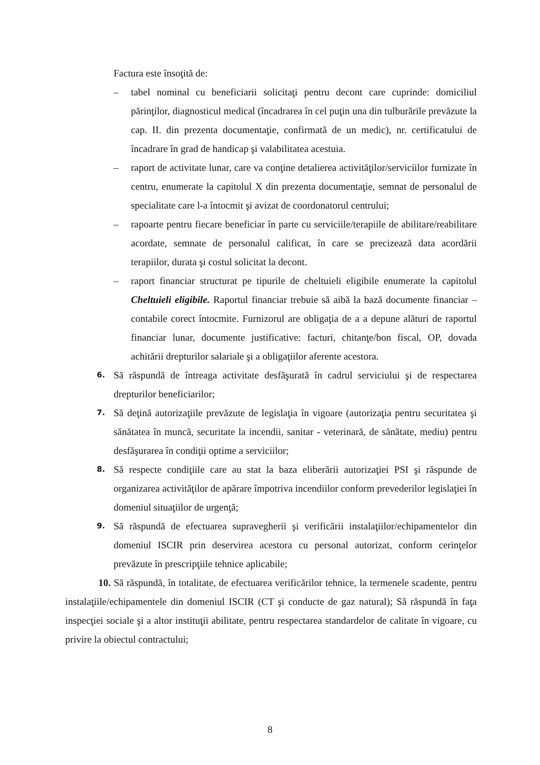Factura este însoţită de:
– tabel nominal cu beneficiarii solicitaţi pentru decont care cuprinde: domiciliul părinţilor, diagnosticul medical (încadrarea în cel puţin una din tulburările prevăzute la cap. II. din prezenta documentaţie, confirmată de un medic), nr. certificatului de încadrare în grad de handicap şi valabilitatea acestuia.
– raport de activitate lunar, care va conţine detalierea activităţilor/serviciilor furnizate în centru, enumerate la capitolul X din prezenta documentaţie, semnat de personalul de specialitate care l-a întocmit şi avizat de coordonatorul centrului;
– rapoarte pentru fiecare beneficiar în parte cu serviciile/terapiile de abilitare/reabilitare acordate, semnate de personalul calificat, în care se precizează data acordării terapiilor, durata şi costul solicitat la decont.
– raport financiar structurat pe tipurile de cheltuieli eligibile enumerate la capitolul Cheltuieli eligibile. Raportul financiar trebuie să aibă la bază documente financiar – contabile corect întocmite. Furnizorul are obligaţia de a a depune alături de raportul financiar lunar, documente justificative: facturi, chitanţe/bon fiscal, OP, dovada achitării drepturilor salariale şi a obligaţiilor aferente acestora.
6. Să răspundă de întreaga activitate desfăşurată în cadrul serviciului şi de respectarea drepturilor beneficiarilor;
7. Să deţină autorizaţiile prevăzute de legislaţia în vigoare (autorizaţia pentru securitatea şi sănătatea în muncă, securitate la incendii, sanitar - veterinară, de sănătate, mediu) pentru desfăşurarea în condiţii optime a serviciilor;
8. Să respecte condiţiile care au stat la baza eliberării autorizaţiei PSI şi răspunde de organizarea activităţilor de apărare împotriva incendiilor conform prevederilor legislaţiei în domeniul situaţiilor de urgenţă;
9. Să răspundă de efectuarea supravegherii şi verificării instalaţiilor/echipamentelor din domeniul ISCIR prin deservirea acestora cu personal autorizat, conform cerinţelor prevăzute în prescripţiile tehnice aplicabile;
10. Să răspundă, în totalitate, de efectuarea verificărilor tehnice, la termenele scadente, pentru instalaţiile/echipamentele din domeniul ISCIR (CT şi conducte de gaz natural); Să răspundă în faţa inspecţiei sociale şi a altor instituţii abilitate, pentru respectarea standardelor de calitate în vigoare, cu privire la obiectul contractului;
8